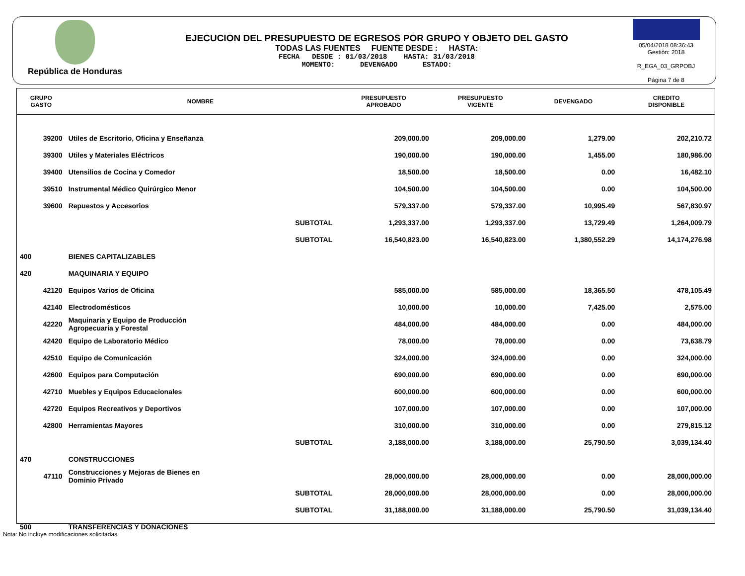República de Honduras
EJECUCION DEL PRESUPUESTO DE EGRESOS POR GRUPO Y OBJETO DEL GASTO
TODAS LAS FUENTES FUENTE DESDE : HASTA:
FECHA DESDE : 01/03/2018 HASTA: 31/03/2018
MOMENTO: DEVENGADO ESTADO:
05/04/2018 08:36:43
Gestión: 2018
R_EGA_03_GRPOBJ
Página 7 de 8
| GRUPO GASTO | NOMBRE | PRESUPUESTO APROBADO | PRESUPUESTO VIGENTE | DEVENGADO | CREDITO DISPONIBLE |
| --- | --- | --- | --- | --- | --- |
| 39200 | Utiles de Escritorio, Oficina y Enseñanza | 209,000.00 | 209,000.00 | 1,279.00 | 202,210.72 |
| 39300 | Utiles y Materiales Eléctricos | 190,000.00 | 190,000.00 | 1,455.00 | 180,986.00 |
| 39400 | Utensilios de Cocina y Comedor | 18,500.00 | 18,500.00 | 0.00 | 16,482.10 |
| 39510 | Instrumental Médico Quirúrgico Menor | 104,500.00 | 104,500.00 | 0.00 | 104,500.00 |
| 39600 | Repuestos y Accesorios | 579,337.00 | 579,337.00 | 10,995.49 | 567,830.97 |
| | SUBTOTAL | 1,293,337.00 | 1,293,337.00 | 13,729.49 | 1,264,009.79 |
| | SUBTOTAL | 16,540,823.00 | 16,540,823.00 | 1,380,552.29 | 14,174,276.98 |
| 400 | BIENES CAPITALIZABLES | | | | |
| 420 | MAQUINARIA Y EQUIPO | | | | |
| 42120 | Equipos Varios de Oficina | 585,000.00 | 585,000.00 | 18,365.50 | 478,105.49 |
| 42140 | Electrodomésticos | 10,000.00 | 10,000.00 | 7,425.00 | 2,575.00 |
| 42220 | Maquinaria y Equipo de Producción Agropecuaria y Forestal | 484,000.00 | 484,000.00 | 0.00 | 484,000.00 |
| 42420 | Equipo de Laboratorio Médico | 78,000.00 | 78,000.00 | 0.00 | 73,638.79 |
| 42510 | Equipo de Comunicación | 324,000.00 | 324,000.00 | 0.00 | 324,000.00 |
| 42600 | Equipos para Computación | 690,000.00 | 690,000.00 | 0.00 | 690,000.00 |
| 42710 | Muebles y Equipos Educacionales | 600,000.00 | 600,000.00 | 0.00 | 600,000.00 |
| 42720 | Equipos Recreativos y Deportivos | 107,000.00 | 107,000.00 | 0.00 | 107,000.00 |
| 42800 | Herramientas Mayores | 310,000.00 | 310,000.00 | 0.00 | 279,815.12 |
| | SUBTOTAL | 3,188,000.00 | 3,188,000.00 | 25,790.50 | 3,039,134.40 |
| 470 | CONSTRUCCIONES | | | | |
| 47110 | Construcciones y Mejoras de Bienes en Dominio Privado | 28,000,000.00 | 28,000,000.00 | 0.00 | 28,000,000.00 |
| | SUBTOTAL | 28,000,000.00 | 28,000,000.00 | 0.00 | 28,000,000.00 |
| | SUBTOTAL | 31,188,000.00 | 31,188,000.00 | 25,790.50 | 31,039,134.40 |
| 500 | TRANSFERENCIAS Y DONACIONES | | | | |
Nota: No incluye modificaciones solicitadas